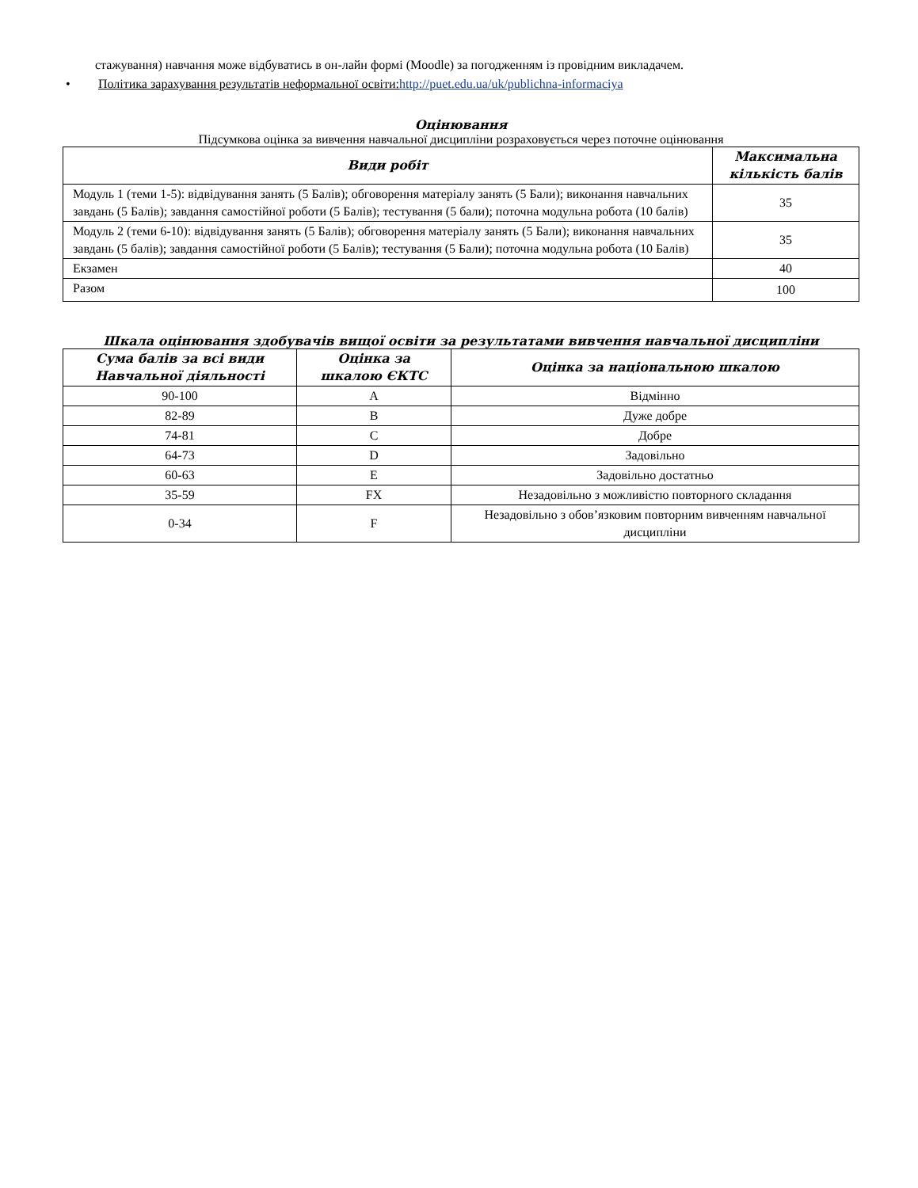стажування) навчання може відбуватись в он-лайн формі (Moodle) за погодженням із провідним викладачем.
• Політика зарахування результатів неформальної освіти: http://puet.edu.ua/uk/publichna-informaciya
Оцінювання
Підсумкова оцінка за вивчення навчальної дисципліни розраховується через поточне оцінювання
| Види робіт | Максимальна кількість балів |
| --- | --- |
| Модуль 1 (теми 1-5): відвідування занять (5 Балів); обговорення матеріалу занять (5 Бали); виконання навчальних завдань (5 Балів); завдання самостійної роботи (5 Балів); тестування (5 бали); поточна модульна робота (10 балів) | 35 |
| Модуль 2 (теми 6-10): відвідування занять (5 Балів); обговорення матеріалу занять (5 Бали); виконання навчальних завдань (5 балів); завдання самостійної роботи (5 Балів); тестування (5 Бали); поточна модульна робота (10 Балів) | 35 |
| Екзамен | 40 |
| Разом | 100 |
Шкала оцінювання здобувачів вищої освіти за результатами вивчення навчальної дисципліни
| Сума балів за всі види Навчальної діяльності | Оцінка за шкалою ЄКТС | Оцінка за національною шкалою |
| --- | --- | --- |
| 90-100 | A | Відмінно |
| 82-89 | B | Дуже добре |
| 74-81 | C | Добре |
| 64-73 | D | Задовільно |
| 60-63 | E | Задовільно достатньо |
| 35-59 | FX | Незадовільно з можливістю повторного складання |
| 0-34 | F | Незадовільно з обов’язковим повторним вивченням навчальної дисципліни |